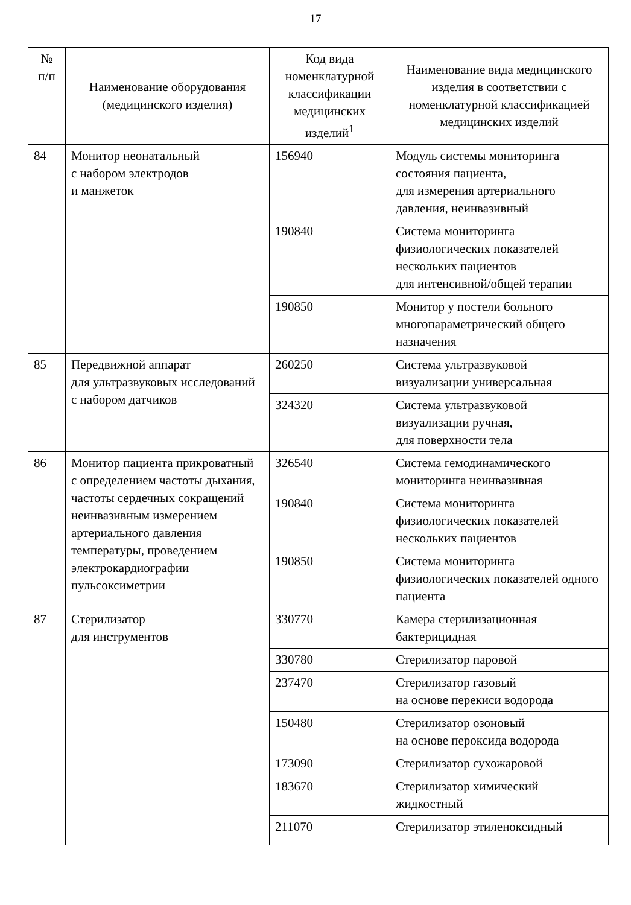17
| № п/п | Наименование оборудования (медицинского изделия) | Код вида номенклатурной классификации медицинских изделий<sup>1</sup> | Наименование вида медицинского изделия в соответствии с номенклатурной классификацией медицинских изделий |
| --- | --- | --- | --- |
| 84 | Монитор неонатальный с набором электродов и манжеток | 156940 | Модуль системы мониторинга состояния пациента, для измерения артериального давления, неинвазивный |
| | | 190840 | Система мониторинга физиологических показателей нескольких пациентов для интенсивной/общей терапии |
| | | 190850 | Монитор у постели больного многопараметрический общего назначения |
| 85 | Передвижной аппарат для ультразвуковых исследований с набором датчиков | 260250 | Система ультразвуковой визуализации универсальная |
| | | 324320 | Система ультразвуковой визуализации ручная, для поверхности тела |
| 86 | Монитор пациента прикроватный с определением частоты дыхания, частоты сердечных сокращений неинвазивным измерением артериального давления температуры, проведением электрокардиографии пульсоксиметрии | 326540 | Система гемодинамического мониторинга неинвазивная |
| | | 190840 | Система мониторинга физиологических показателей нескольких пациентов |
| | | 190850 | Система мониторинга физиологических показателей одного пациента |
| 87 | Стерилизатор для инструментов | 330770 | Камера стерилизационная бактерицидная |
| | | 330780 | Стерилизатор паровой |
| | | 237470 | Стерилизатор газовый на основе перекиси водорода |
| | | 150480 | Стерилизатор озоновый на основе пероксида водорода |
| | | 173090 | Стерилизатор сухожаровой |
| | | 183670 | Стерилизатор химический жидкостный |
| | | 211070 | Стерилизатор этиленоксидный |